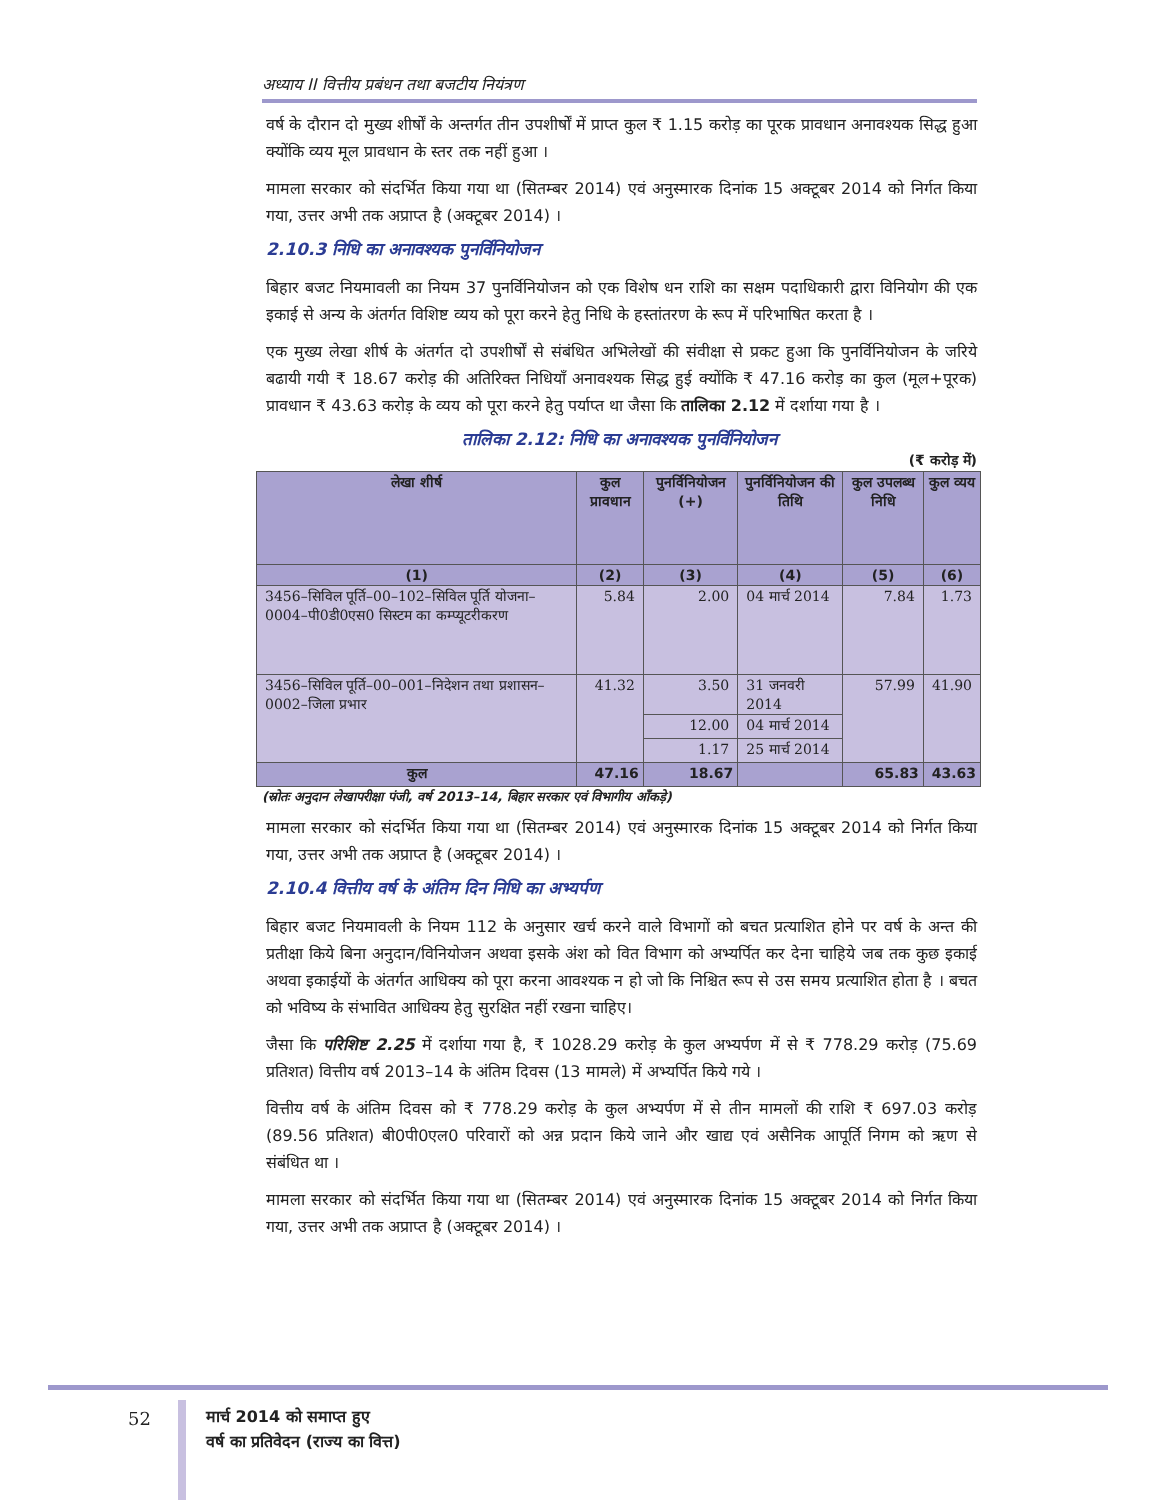अध्याय II वित्तीय प्रबंधन तथा बजटीय नियंत्रण
वर्ष के दौरान दो मुख्य शीर्षों के अन्तर्गत तीन उपशीर्षों में प्राप्त कुल ₹ 1.15 करोड़ का पूरक प्रावधान अनावश्यक सिद्ध हुआ क्योंकि व्यय मूल प्रावधान के स्तर तक नहीं हुआ ।
मामला सरकार को संदर्भित किया गया था (सितम्बर 2014) एवं अनुस्मारक दिनांक 15 अक्टूबर 2014 को निर्गत किया गया, उत्तर अभी तक अप्राप्त है (अक्टूबर 2014) ।
2.10.3 निधि का अनावश्यक पुनर्विनियोजन
बिहार बजट नियमावली का नियम 37 पुनर्विनियोजन को एक विशेष धन राशि का सक्षम पदाधिकारी द्वारा विनियोग की एक इकाई से अन्य के अंतर्गत विशिष्ट व्यय को पूरा करने हेतु निधि के हस्तांतरण के रूप में परिभाषित करता है ।
एक मुख्य लेखा शीर्ष के अंतर्गत दो उपशीर्षों से संबंधित अभिलेखों की संवीक्षा से प्रकट हुआ कि पुनर्विनियोजन के जरिये बढायी गयी ₹ 18.67 करोड़ की अतिरिक्त निधियाँ अनावश्यक सिद्ध हुई क्योंकि ₹ 47.16 करोड़ का कुल (मूल+पूरक) प्रावधान ₹ 43.63 करोड़ के व्यय को पूरा करने हेतु पर्याप्त था जैसा कि तालिका 2.12 में दर्शाया गया है ।
तालिका 2.12: निधि का अनावश्यक पुनर्विनियोजन
(₹ करोड़ में)
| लेखा शीर्ष | कुल प्रावधान | पुनर्विनियोजन (+) | पुनर्विनियोजन की तिथि | कुल उपलब्ध निधि | कुल व्यय |
| --- | --- | --- | --- | --- | --- |
| (1) | (2) | (3) | (4) | (5) | (6) |
| 3456–सिविल पूर्ति–00–102–सिविल पूर्ति योजना–0004–पी0डी0एस0 सिस्टम का कम्प्यूटरीकरण | 5.84 | 2.00 | 04 मार्च 2014 | 7.84 | 1.73 |
| 3456–सिविल पूर्ति–00–001–निदेशन तथा प्रशासन–0002–जिला प्रभार | 41.32 | 3.50 | 31 जनवरी 2014 | 57.99 | 41.90 |
| | | 12.00 | 04 मार्च 2014 | | |
| | | 1.17 | 25 मार्च 2014 | | |
| कुल | 47.16 | 18.67 | | 65.83 | 43.63 |
(स्रोतः अनुदान लेखापरीक्षा पंजी, वर्ष 2013–14, बिहार सरकार एवं विभागीय आँकड़े)
मामला सरकार को संदर्भित किया गया था (सितम्बर 2014) एवं अनुस्मारक दिनांक 15 अक्टूबर 2014 को निर्गत किया गया, उत्तर अभी तक अप्राप्त है (अक्टूबर 2014) ।
2.10.4 वित्तीय वर्ष के अंतिम दिन निधि का अभ्यर्पण
बिहार बजट नियमावली के नियम 112 के अनुसार खर्च करने वाले विभागों को बचत प्रत्याशित होने पर वर्ष के अन्त की प्रतीक्षा किये बिना अनुदान/विनियोजन अथवा इसके अंश को वित विभाग को अभ्यर्पित कर देना चाहिये जब तक कुछ इकाई अथवा इकाईयों के अंतर्गत आधिक्य को पूरा करना आवश्यक न हो जो कि निश्चित रूप से उस समय प्रत्याशित होता है । बचत को भविष्य के संभावित आधिक्य हेतु सुरक्षित नहीं रखना चाहिए।
जैसा कि परिशिष्ट 2.25 में दर्शाया गया है, ₹ 1028.29 करोड़ के कुल अभ्यर्पण में से ₹ 778.29 करोड़ (75.69 प्रतिशत) वित्तीय वर्ष 2013–14 के अंतिम दिवस (13 मामले) में अभ्यर्पित किये गये ।
वित्तीय वर्ष के अंतिम दिवस को ₹ 778.29 करोड़ के कुल अभ्यर्पण में से तीन मामलों की राशि ₹ 697.03 करोड़ (89.56 प्रतिशत) बी0पी0एल0 परिवारों को अन्न प्रदान किये जाने और खाद्य एवं असैनिक आपूर्ति निगम को ऋण से संबंधित था ।
मामला सरकार को संदर्भित किया गया था (सितम्बर 2014) एवं अनुस्मारक दिनांक 15 अक्टूबर 2014 को निर्गत किया गया, उत्तर अभी तक अप्राप्त है (अक्टूबर 2014) ।
52
मार्च 2014 को समाप्त हुए
वर्ष का प्रतिवेदन (राज्य का वित्त)